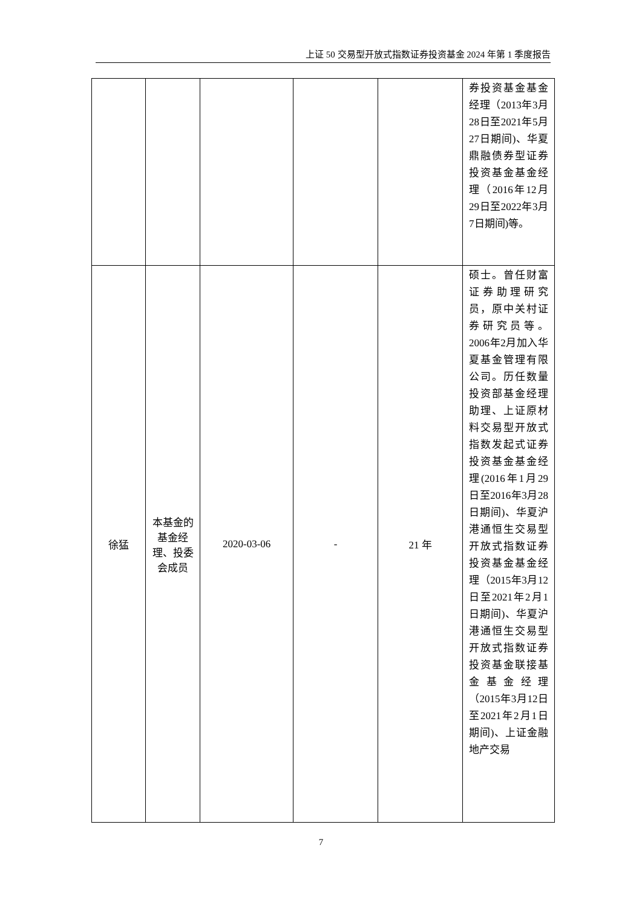上证 50 交易型开放式指数证券投资基金 2024 年第 1 季度报告
| | | | | | 券投资基金基金经理（2013年3月28日至2021年5月27日期间)、华夏鼎融债券型证券投资基金基金经理（2016年12月29日至2022年3月7日期间)等。 |
| 徐猛 | 本基金的基金经理、投委会成员 | 2020-03-06 | - | 21 年 | 硕士。曾任财富证券助理研究员，原中关村证券研究员等。2006年2月加入华夏基金管理有限公司。历任数量投资部基金经理助理、上证原材料交易型开放式指数发起式证券投资基金基金经理(2016年1月29日至2016年3月28日期间)、华夏沪港通恒生交易型开放式指数证券投资基金基金经理（2015年3月12日至2021年2月1日期间)、华夏沪港通恒生交易型开放式指数证券投资基金联接基金基金经理（2015年3月12日至2021年2月1日期间)、上证金融地产交易 |
7